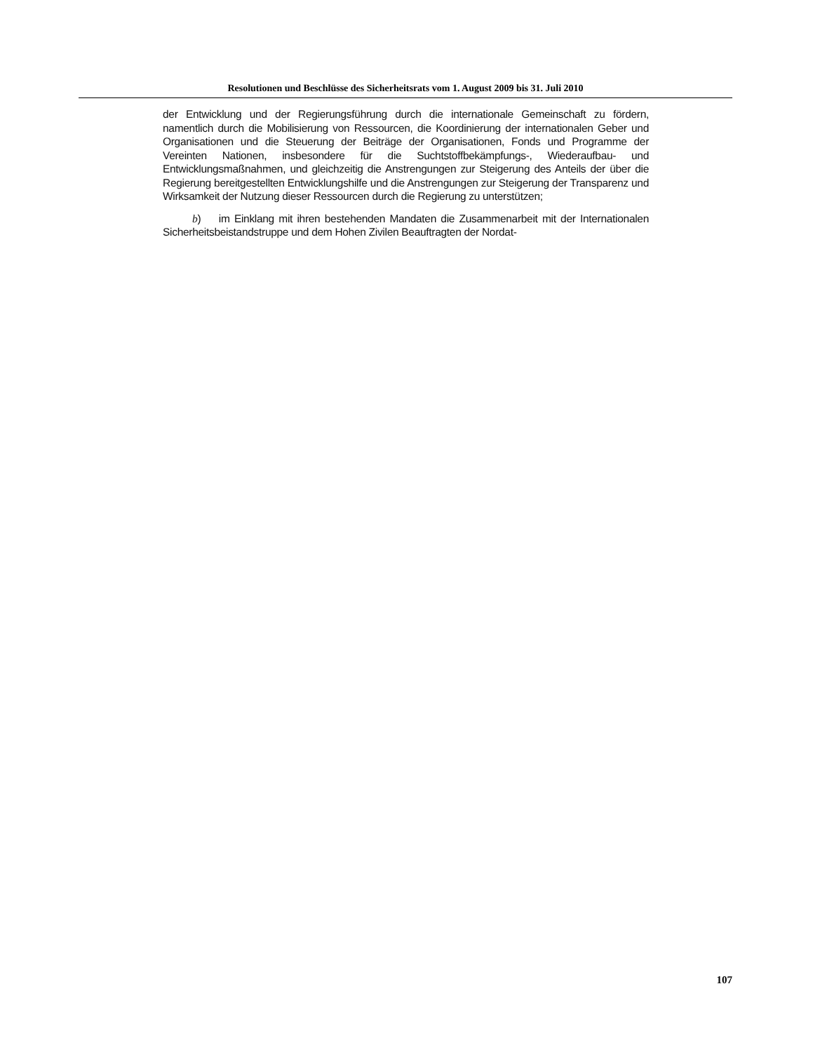Resolutionen und Beschlüsse des Sicherheitsrats vom 1. August 2009 bis 31. Juli 2010
der Entwicklung und der Regierungsführung durch die internationale Gemeinschaft zu fördern, namentlich durch die Mobilisierung von Ressourcen, die Koordinierung der internationalen Geber und Organisationen und die Steuerung der Beiträge der Organisationen, Fonds und Programme der Vereinten Nationen, insbesondere für die Suchtstoffbekämpfungs-, Wiederaufbau- und Entwicklungsmaßnahmen, und gleichzeitig die Anstrengungen zur Steigerung des Anteils der über die Regierung bereitgestellten Entwicklungshilfe und die Anstrengungen zur Steigerung der Transparenz und Wirksamkeit der Nutzung dieser Ressourcen durch die Regierung zu unterstützen;
b) im Einklang mit ihren bestehenden Mandaten die Zusammenarbeit mit der Internationalen Sicherheitsbeistandstruppe und dem Hohen Zivilen Beauftragten der Nordat-
107